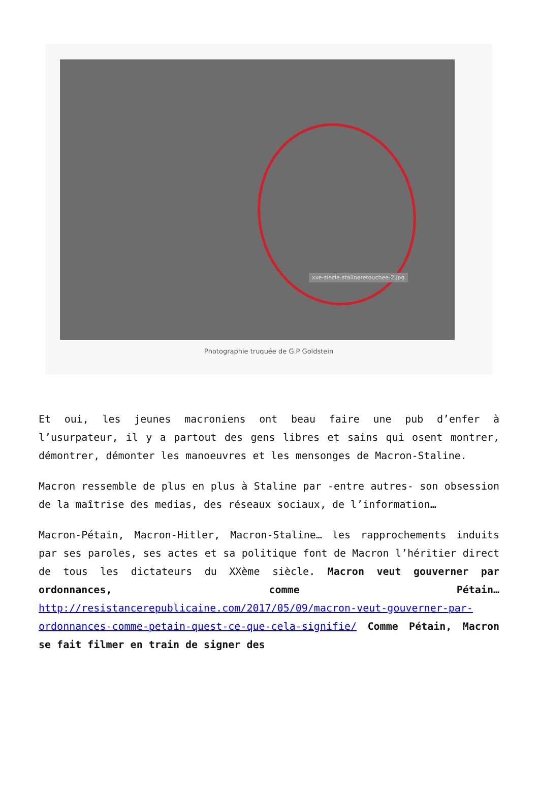xxe-siecle-stalineretouchee-2.jpg
Photographie truquée de G.P Goldstein
Et oui, les jeunes macroniens ont beau faire une pub d’enfer à l’usurpateur, il y a partout des gens libres et sains qui osent montrer, démontrer, démonter les manoeuvres et les mensonges de Macron-Staline.
Macron ressemble de plus en plus à Staline par -entre autres- son obsession de la maîtrise des medias, des réseaux sociaux, de l’information…
Macron-Pétain, Macron-Hitler, Macron-Staline… les rapprochements induits par ses paroles, ses actes et sa politique font de Macron l’héritier direct de tous les dictateurs du XXème siècle. Macron veut gouverner par ordonnances, comme Pétain… http://resistancerepublicaine.com/2017/05/09/macron-veut-gouverner-par-ordonnances-comme-petain-quest-ce-que-cela-signifie/ Comme Pétain, Macron se fait filmer en train de signer des